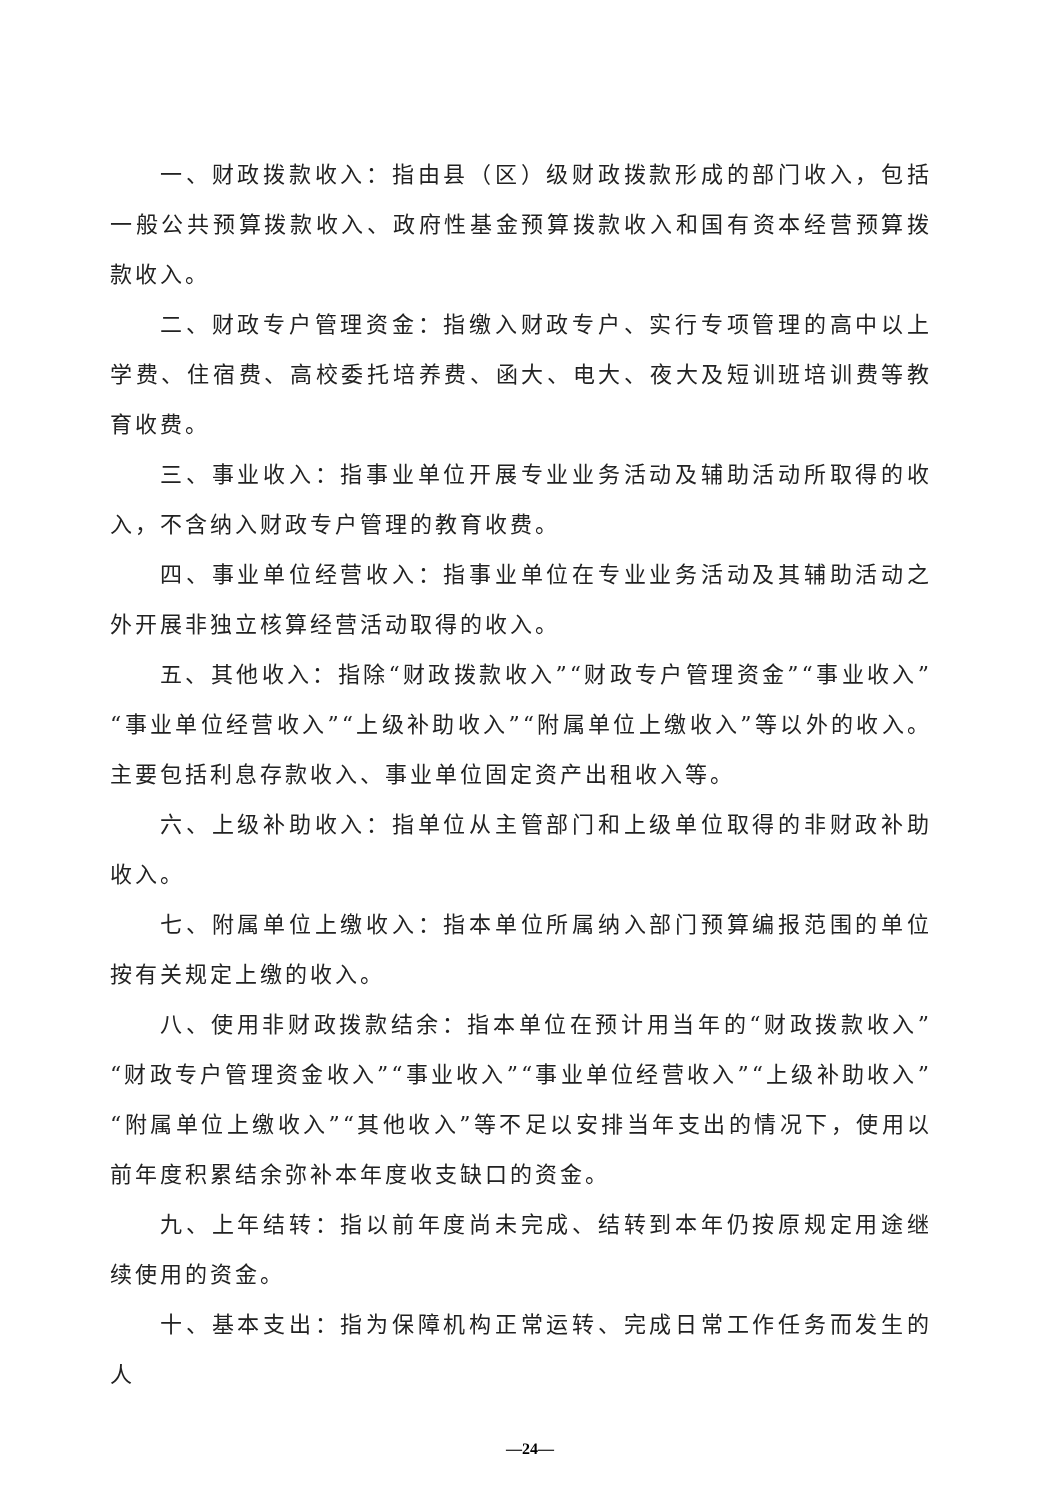一、财政拨款收入：指由县（区）级财政拨款形成的部门收入，包括一般公共预算拨款收入、政府性基金预算拨款收入和国有资本经营预算拨款收入。
二、财政专户管理资金：指缴入财政专户、实行专项管理的高中以上学费、住宿费、高校委托培养费、函大、电大、夜大及短训班培训费等教育收费。
三、事业收入：指事业单位开展专业业务活动及辅助活动所取得的收入，不含纳入财政专户管理的教育收费。
四、事业单位经营收入：指事业单位在专业业务活动及其辅助活动之外开展非独立核算经营活动取得的收入。
五、其他收入：指除“财政拨款收入”“财政专户管理资金”“事业收入”“事业单位经营收入”“上级补助收入”“附属单位上缴收入”等以外的收入。主要包括利息存款收入、事业单位固定资产出租收入等。
六、上级补助收入：指单位从主管部门和上级单位取得的非财政补助收入。
七、附属单位上缴收入：指本单位所属纳入部门预算编报范围的单位按有关规定上缴的收入。
八、使用非财政拨款结余：指本单位在预计用当年的“财政拨款收入”“财政专户管理资金收入”“事业收入”“事业单位经营收入”“上级补助收入”“附属单位上缴收入”“其他收入”等不足以安排当年支出的情况下，使用以前年度积累结余弥补本年度收支缺口的资金。
九、上年结转：指以前年度尚未完成、结转到本年仍按原规定用途继续使用的资金。
十、基本支出：指为保障机构正常运转、完成日常工作任务而发生的人
—24—